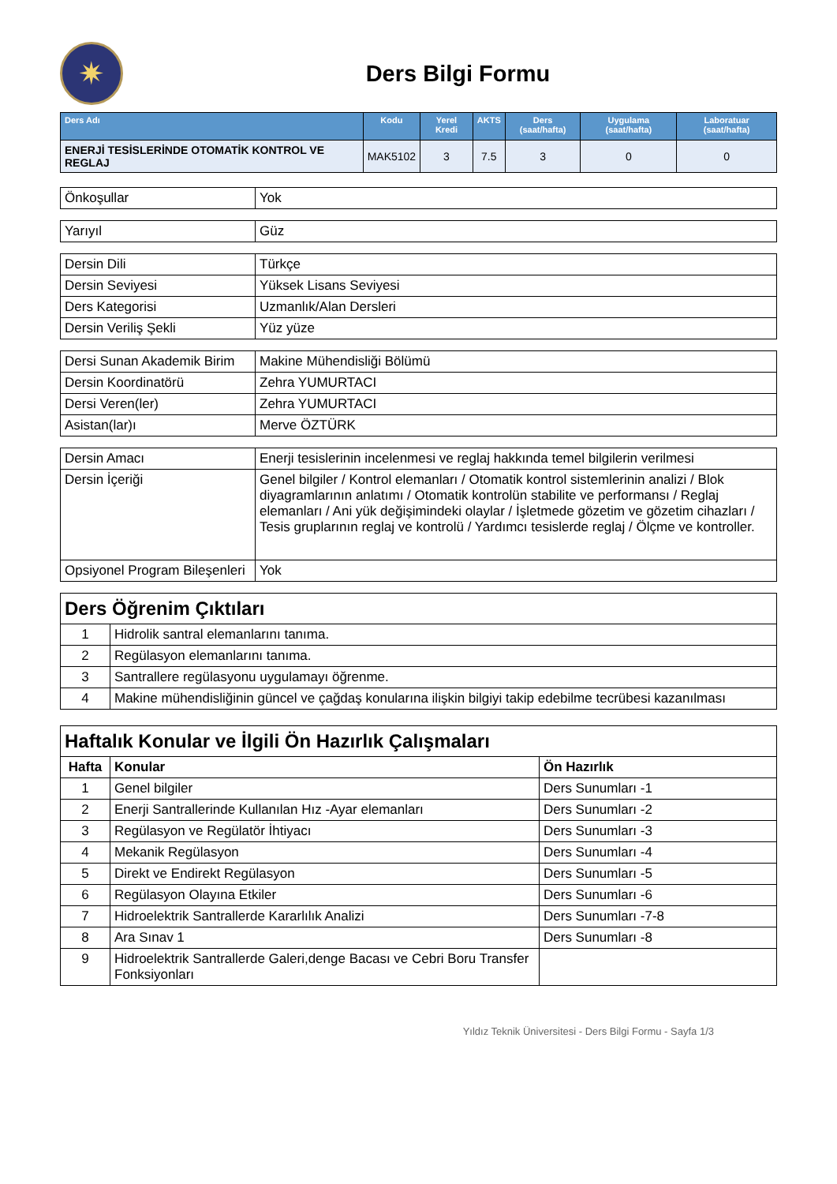✷
Ders Bilgi Formu
| Ders Adı | Kodu | Yerel Kredi | AKTS | Ders (saat/hafta) | Uygulama (saat/hafta) | Laboratuar (saat/hafta) |
| --- | --- | --- | --- | --- | --- | --- |
| ENERJİ TESİSLERİNDE OTOMATİK KONTROL VE REGLAJ | MAK5102 | 3 | 7.5 | 3 | 0 | 0 |
| Önkoşullar | Yok |
| Yarıyıl | Güz |
| Dersin Dili | Türkçe |
| Dersin Seviyesi | Yüksek Lisans Seviyesi |
| Ders Kategorisi | Uzmanlık/Alan Dersleri |
| Dersin Veriliş Şekli | Yüz yüze |
| Dersi Sunan Akademik Birim | Makine Mühendisliği Bölümü |
| Dersin Koordinatörü | Zehra YUMURTACI |
| Dersi Veren(ler) | Zehra YUMURTACI |
| Asistan(lar)ı | Merve ÖZTÜRK |
| Dersin Amacı | Enerji tesislerinin incelenmesi ve reglaj hakkında temel bilgilerin verilmesi |
| Dersin İçeriği | Genel bilgiler / Kontrol elemanları / Otomatik kontrol sistemlerinin analizi / Blok diyagramlarının anlatımı / Otomatik kontrolün stabilite ve performansı / Reglaj elemanları / Ani yük değişimindeki olaylar / İşletmede gözetim ve gözetim cihazları / Tesis gruplarının reglaj ve kontrolü / Yardımcı tesislerde reglaj / Ölçme ve kontroller. |
| Opsiyonel Program Bileşenleri | Yok |
| Ders Öğrenim Çıktıları | |
| 1 | Hidrolik santral elemanlarını tanıma. |
| 2 | Regülasyon elemanlarını tanıma. |
| 3 | Santrallere regülasyonu uygulamayı öğrenme. |
| 4 | Makine mühendisliğinin güncel ve çağdaş konularına ilişkin bilgiyi takip edebilme tecrübesi kazanılması |
| Haftalık Konular ve İlgili Ön Hazırlık Çalışmaları | | |
| Hafta | Konular | Ön Hazırlık |
| 1 | Genel bilgiler | Ders Sunumları -1 |
| 2 | Enerji Santrallerinde Kullanılan Hız -Ayar elemanları | Ders Sunumları -2 |
| 3 | Regülasyon ve Regülatör İhtiyacı | Ders Sunumları -3 |
| 4 | Mekanik Regülasyon | Ders Sunumları -4 |
| 5 | Direkt ve Endirekt Regülasyon | Ders Sunumları -5 |
| 6 | Regülasyon Olayına Etkiler | Ders Sunumları -6 |
| 7 | Hidroelektrik Santrallerde Kararlılık Analizi | Ders Sunumları -7-8 |
| 8 | Ara Sınav 1 | Ders Sunumları -8 |
| 9 | Hidroelektrik Santrallerde Galeri,denge Bacası ve Cebri Boru Transfer Fonksiyonları | |
Yıldız Teknik Üniversitesi - Ders Bilgi Formu - Sayfa 1/3